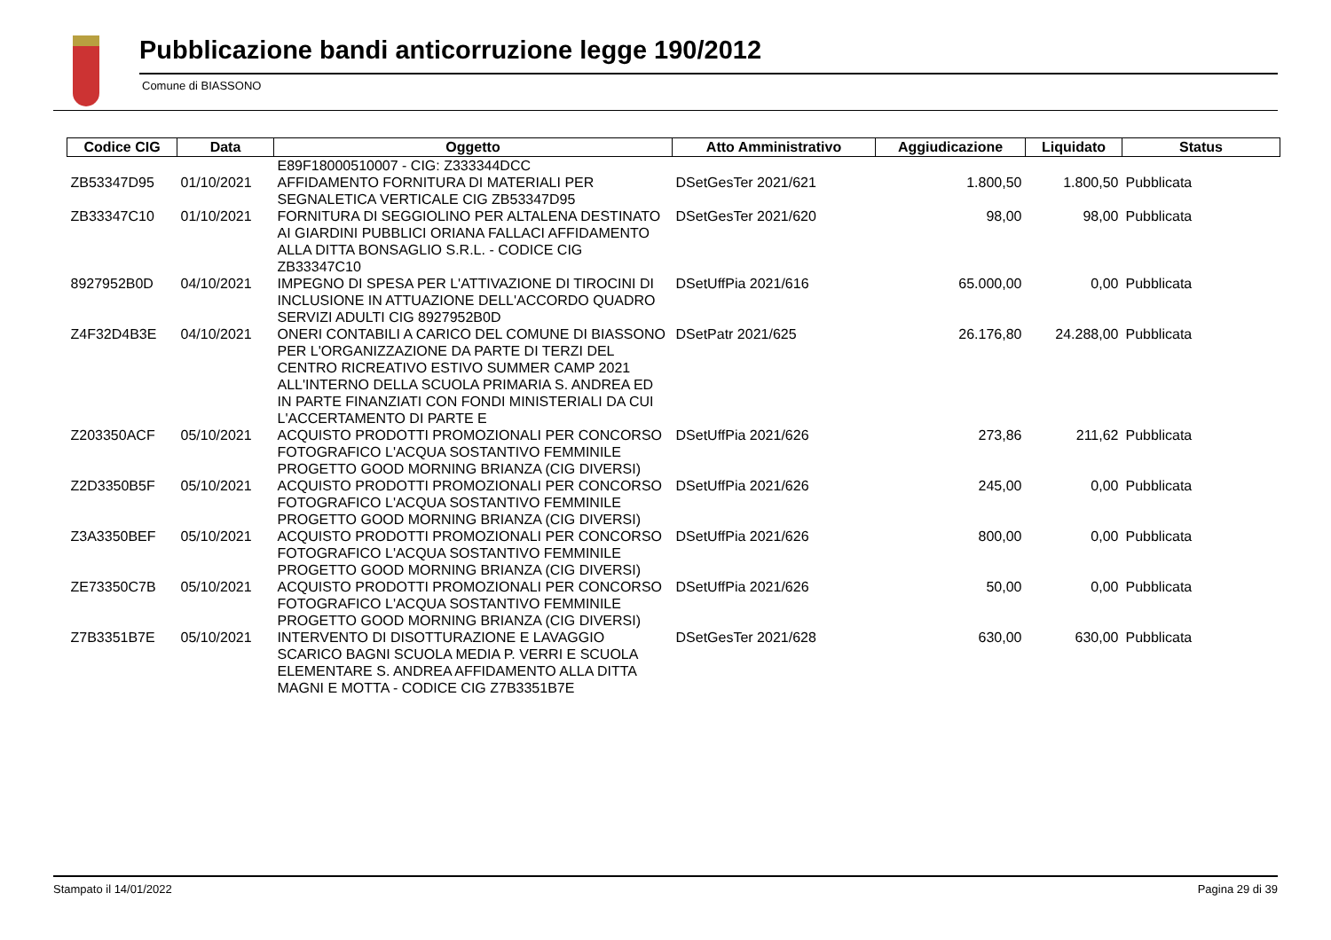Pubblicazione bandi anticorruzione legge 190/2012
Comune di BIASSONO
| Codice CIG | Data | Oggetto | Atto Amministrativo | Aggiudicazione | Liquidato | Status |
| --- | --- | --- | --- | --- | --- | --- |
| | | E89F18000510007 - CIG: Z333344DCC | | | | |
| ZB53347D95 | 01/10/2021 | AFFIDAMENTO FORNITURA DI MATERIALI PER SEGNALETICA VERTICALE CIG ZB53347D95 | DSetGesTer 2021/621 | 1.800,50 | 1.800,50 | Pubblicata |
| ZB33347C10 | 01/10/2021 | FORNITURA DI SEGGIOLINO PER ALTALENA DESTINATO AI GIARDINI PUBBLICI ORIANA FALLACI AFFIDAMENTO ALLA DITTA BONSAGLIO S.R.L. - CODICE CIG ZB33347C10 | DSetGesTer 2021/620 | 98,00 | 98,00 | Pubblicata |
| 8927952B0D | 04/10/2021 | IMPEGNO DI SPESA PER L'ATTIVAZIONE DI TIROCINI DI INCLUSIONE IN ATTUAZIONE DELL'ACCORDO QUADRO SERVIZI ADULTI CIG 8927952B0D | DSetUffPia 2021/616 | 65.000,00 | 0,00 | Pubblicata |
| Z4F32D4B3E | 04/10/2021 | ONERI CONTABILI A CARICO DEL COMUNE DI BIASSONO PER L'ORGANIZZAZIONE DA PARTE DI TERZI DEL CENTRO RICREATIVO ESTIVO SUMMER CAMP 2021 ALL'INTERNO DELLA SCUOLA PRIMARIA S. ANDREA ED IN PARTE FINANZIATI CON FONDI MINISTERIALI DA CUI L'ACCERTAMENTO DI PARTE E | DSetPatr 2021/625 | 26.176,80 | 24.288,00 | Pubblicata |
| Z203350ACF | 05/10/2021 | ACQUISTO PRODOTTI PROMOZIONALI PER CONCORSO FOTOGRAFICO L'ACQUA SOSTANTIVO FEMMINILE PROGETTO GOOD MORNING BRIANZA (CIG DIVERSI) | DSetUffPia 2021/626 | 273,86 | 211,62 | Pubblicata |
| Z2D3350B5F | 05/10/2021 | ACQUISTO PRODOTTI PROMOZIONALI PER CONCORSO FOTOGRAFICO L'ACQUA SOSTANTIVO FEMMINILE PROGETTO GOOD MORNING BRIANZA (CIG DIVERSI) | DSetUffPia 2021/626 | 245,00 | 0,00 | Pubblicata |
| Z3A3350BEF | 05/10/2021 | ACQUISTO PRODOTTI PROMOZIONALI PER CONCORSO FOTOGRAFICO L'ACQUA SOSTANTIVO FEMMINILE PROGETTO GOOD MORNING BRIANZA (CIG DIVERSI) | DSetUffPia 2021/626 | 800,00 | 0,00 | Pubblicata |
| ZE73350C7B | 05/10/2021 | ACQUISTO PRODOTTI PROMOZIONALI PER CONCORSO FOTOGRAFICO L'ACQUA SOSTANTIVO FEMMINILE PROGETTO GOOD MORNING BRIANZA (CIG DIVERSI) | DSetUffPia 2021/626 | 50,00 | 0,00 | Pubblicata |
| Z7B3351B7E | 05/10/2021 | INTERVENTO DI DISOTTURAZIONE E LAVAGGIO SCARICO BAGNI SCUOLA MEDIA P. VERRI E SCUOLA ELEMENTARE S. ANDREA AFFIDAMENTO ALLA DITTA MAGNI E MOTTA - CODICE CIG Z7B3351B7E | DSetGesTer 2021/628 | 630,00 | 630,00 | Pubblicata |
Stampato il 14/01/2022 Pagina 29 di 39